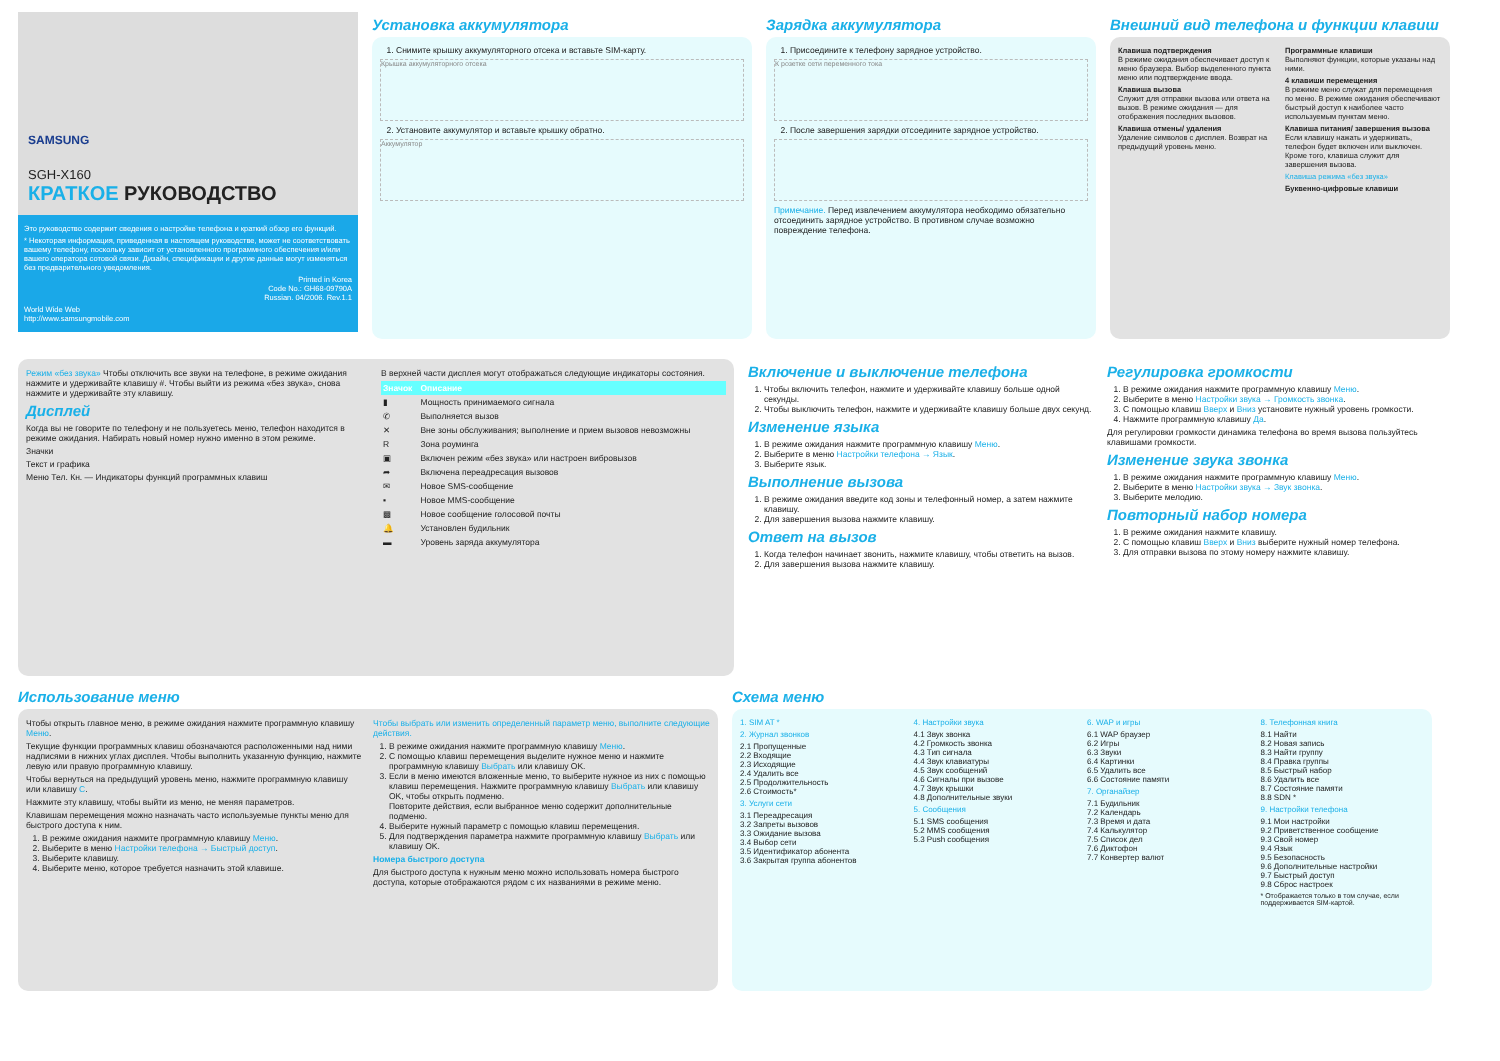SAMSUNG
SGH-X160
КРАТКОЕ РУКОВОДСТВО
Это руководство содержит сведения о настройке телефона и краткий обзор его функций.
* Некоторая информация, приведенная в настоящем руководстве, может не соответствовать вашему телефону, поскольку зависит от установленного программного обеспечения и/или вашего оператора сотовой связи. Дизайн, спецификации и другие данные могут изменяться без предварительного уведомления.
Printed in Korea
Code No.: GH68-09790A
Russian. 04/2006. Rev.1.1
World Wide Web
http://www.samsungmobile.com
Установка аккумулятора
1. Снимите крышку аккумуляторного отсека и вставьте SIM-карту.
Крышка аккумуляторного отсека
2. Установите аккумулятор и вставьте крышку обратно.
Аккумулятор
Зарядка аккумулятора
1. Присоедините к телефону зарядное устройство.
К розетке сети переменного тока
2. После завершения зарядки отсоедините зарядное устройство.
Примечание. Перед извлечением аккумулятора необходимо обязательно отсоединить зарядное устройство. В противном случае возможно повреждение телефона.
Внешний вид телефона и функции клавиш
Клавиша подтверждения
В режиме ожидания обеспечивает доступ к меню браузера. Выбор выделенного пункта меню или подтверждение ввода.
Клавиша вызова
Служит для отправки вызова или ответа на вызов. В режиме ожидания — для отображения последних вызовов.
Клавиша отмены/ удаления
Удаление символов с дисплея. Возврат на предыдущий уровень меню.
Программные клавиши
Выполняют функции, которые указаны над ними.
4 клавиши перемещения
В режиме меню служат для перемещения по меню. В режиме ожидания обеспечивают быстрый доступ к наиболее часто используемым пунктам меню.
Клавиша питания/ завершения вызова
Если клавишу нажать и удерживать, телефон будет включен или выключен. Кроме того, клавиша служит для завершения вызова.
Клавиша режима «без звука»
Буквенно-цифровые клавиши
Режим «без звука» Чтобы отключить все звуки на телефоне, в режиме ожидания нажмите и удерживайте клавишу #. Чтобы выйти из режима «без звука», снова нажмите и удерживайте эту клавишу.
Дисплей
Когда вы не говорите по телефону и не пользуетесь меню, телефон находится в режиме ожидания. Набирать новый номер нужно именно в этом режиме.
Значки
Текст и графика
Меню Тел. Кн. — Индикаторы функций программных клавиш
В верхней части дисплея могут отображаться следующие индикаторы состояния.
| Значок | Описание |
| --- | --- |
| ▮ | Мощность принимаемого сигнала |
| ✆ | Выполняется вызов |
| ✕ | Вне зоны обслуживания; выполнение и прием вызовов невозможны |
| R | Зона роуминга |
| ▣ | Включен режим «без звука» или настроен вибровызов |
| ➦ | Включена переадресация вызовов |
| ✉ | Новое SMS-сообщение |
| ▪ | Новое MMS-сообщение |
| ▩ | Новое сообщение голосовой почты |
| 🔔 | Установлен будильник |
| ▬ | Уровень заряда аккумулятора |
Включение и выключение телефона
1. Чтобы включить телефон, нажмите и удерживайте клавишу больше одной секунды.
2. Чтобы выключить телефон, нажмите и удерживайте клавишу больше двух секунд.
Изменение языка
1. В режиме ожидания нажмите программную клавишу Меню.
2. Выберите в меню Настройки телефона → Язык.
3. Выберите язык.
Выполнение вызова
1. В режиме ожидания введите код зоны и телефонный номер, а затем нажмите клавишу.
2. Для завершения вызова нажмите клавишу.
Ответ на вызов
1. Когда телефон начинает звонить, нажмите клавишу, чтобы ответить на вызов.
2. Для завершения вызова нажмите клавишу.
Регулировка громкости
1. В режиме ожидания нажмите программную клавишу Меню.
2. Выберите в меню Настройки звука → Громкость звонка.
3. С помощью клавиш Вверх и Вниз установите нужный уровень громкости.
4. Нажмите программную клавишу Да.
Для регулировки громкости динамика телефона во время вызова пользуйтесь клавишами громкости.
Изменение звука звонка
1. В режиме ожидания нажмите программную клавишу Меню.
2. Выберите в меню Настройки звука → Звук звонка.
3. Выберите мелодию.
Повторный набор номера
1. В режиме ожидания нажмите клавишу.
2. С помощью клавиш Вверх и Вниз выберите нужный номер телефона.
3. Для отправки вызова по этому номеру нажмите клавишу.
Использование меню
Чтобы открыть главное меню, в режиме ожидания нажмите программную клавишу Меню.
Текущие функции программных клавиш обозначаются расположенными над ними надписями в нижних углах дисплея. Чтобы выполнить указанную функцию, нажмите левую или правую программную клавишу.
Чтобы вернуться на предыдущий уровень меню, нажмите программную клавишу или клавишу C.
Нажмите эту клавишу, чтобы выйти из меню, не меняя параметров.
Клавишам перемещения можно назначать часто используемые пункты меню для быстрого доступа к ним.
1. В режиме ожидания нажмите программную клавишу Меню.
2. Выберите в меню Настройки телефона → Быстрый доступ.
3. Выберите клавишу.
4. Выберите меню, которое требуется назначить этой клавише.
Чтобы выбрать или изменить определенный параметр меню, выполните следующие действия.
1. В режиме ожидания нажмите программную клавишу Меню.
2. С помощью клавиш перемещения выделите нужное меню и нажмите программную клавишу Выбрать или клавишу OK.
3. Если в меню имеются вложенные меню, то выберите нужное из них с помощью клавиш перемещения. Нажмите программную клавишу Выбрать или клавишу OK, чтобы открыть подменю.
Повторите действия, если выбранное меню содержит дополнительные подменю.
4. Выберите нужный параметр с помощью клавиш перемещения.
5. Для подтверждения параметра нажмите программную клавишу Выбрать или клавишу OK.
Номера быстрого доступа
Для быстрого доступа к нужным меню можно использовать номера быстрого доступа, которые отображаются рядом с их названиями в режиме меню.
Схема меню
1. SIM AT *
2. Журнал звонков
2.1 Пропущенные
2.2 Входящие
2.3 Исходящие
2.4 Удалить все
2.5 Продолжительность
2.6 Стоимость*
3. Услуги сети
3.1 Переадресация
3.2 Запреты вызовов
3.3 Ожидание вызова
3.4 Выбор сети
3.5 Идентификатор абонента
3.6 Закрытая группа абонентов
4. Настройки звука
4.1 Звук звонка
4.2 Громкость звонка
4.3 Тип сигнала
4.4 Звук клавиатуры
4.5 Звук сообщений
4.6 Сигналы при вызове
4.7 Звук крышки
4.8 Дополнительные звуки
5. Сообщения
5.1 SMS сообщения
5.2 MMS сообщения
5.3 Push сообщения
6. WAP и игры
6.1 WAP браузер
6.2 Игры
6.3 Звуки
6.4 Картинки
6.5 Удалить все
6.6 Состояние памяти
7. Органайзер
7.1 Будильник
7.2 Календарь
7.3 Время и дата
7.4 Калькулятор
7.5 Список дел
7.6 Диктофон
7.7 Конвертер валют
8. Телефонная книга
8.1 Найти
8.2 Новая запись
8.3 Найти группу
8.4 Правка группы
8.5 Быстрый набор
8.6 Удалить все
8.7 Состояние памяти
8.8 SDN *
9. Настройки телефона
9.1 Мои настройки
9.2 Приветственное сообщение
9.3 Свой номер
9.4 Язык
9.5 Безопасность
9.6 Дополнительные настройки
9.7 Быстрый доступ
9.8 Сброс настроек
* Отображается только в том случае, если поддерживается SIM-картой.